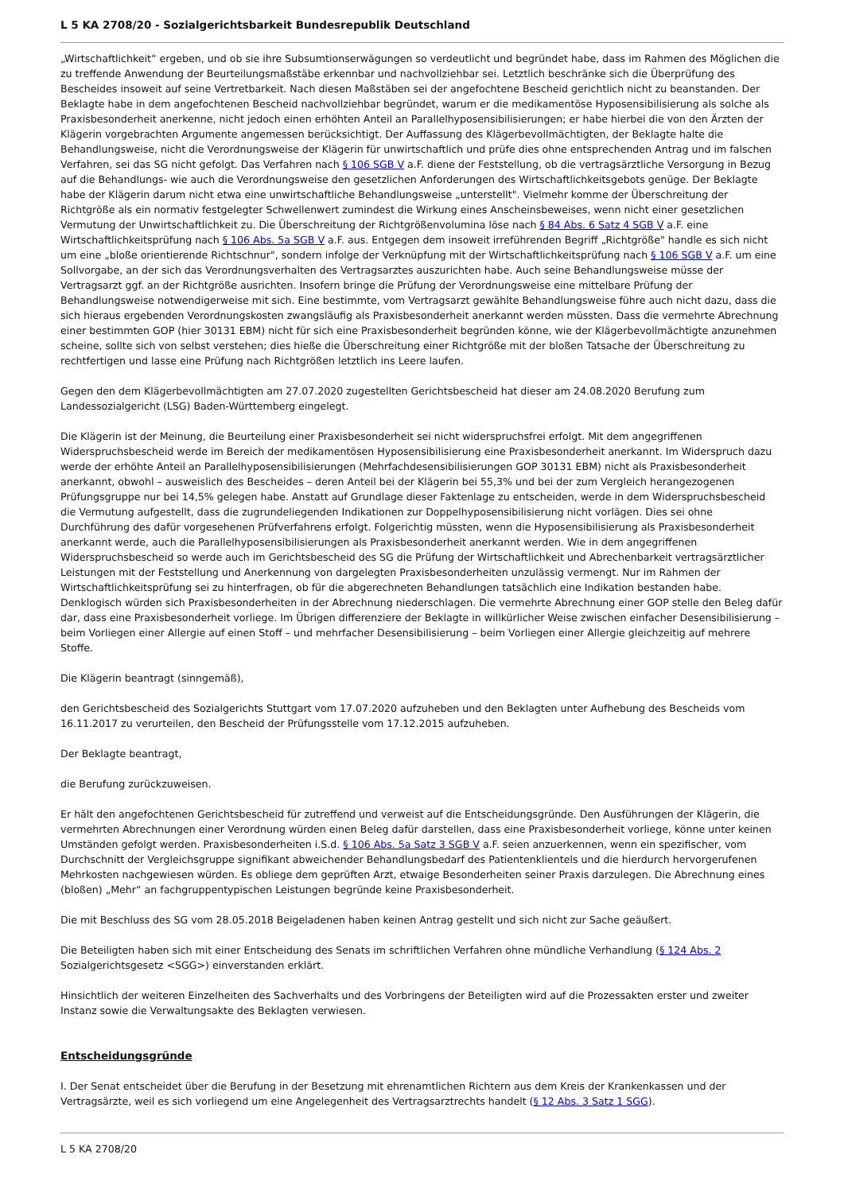L 5 KA 2708/20 - Sozialgerichtsbarkeit Bundesrepublik Deutschland
„Wirtschaftlichkeit“ ergeben, und ob sie ihre Subsumtionserwägungen so verdeutlicht und begründet habe, dass im Rahmen des Möglichen die zu treffende Anwendung der Beurteilungsmaßstäbe erkennbar und nachvollziehbar sei. Letztlich beschränke sich die Überprüfung des Bescheides insoweit auf seine Vertretbarkeit. Nach diesen Maßstäben sei der angefochtene Bescheid gerichtlich nicht zu beanstanden. Der Beklagte habe in dem angefochtenen Bescheid nachvollziehbar begründet, warum er die medikamentöse Hyposensibilisierung als solche als Praxisbesonderheit anerkenne, nicht jedoch einen erhöhten Anteil an Parallelhyposensibilisierungen; er habe hierbei die von den Ärzten der Klägerin vorgebrachten Argumente angemessen berücksichtigt. Der Auffassung des Klägerbevollmächtigten, der Beklagte halte die Behandlungsweise, nicht die Verordnungsweise der Klägerin für unwirtschaftlich und prüfe dies ohne entsprechenden Antrag und im falschen Verfahren, sei das SG nicht gefolgt. Das Verfahren nach § 106 SGB V a.F. diene der Feststellung, ob die vertragsärztliche Versorgung in Bezug auf die Behandlungs- wie auch die Verordnungsweise den gesetzlichen Anforderungen des Wirtschaftlichkeitsgebots genüge. Der Beklagte habe der Klägerin darum nicht etwa eine unwirtschaftliche Behandlungsweise „unterstellt". Vielmehr komme der Überschreitung der Richtgröße als ein normativ festgelegter Schwellenwert zumindest die Wirkung eines Anscheinsbeweises, wenn nicht einer gesetzlichen Vermutung der Unwirtschaftlichkeit zu. Die Überschreitung der Richtgrößenvolumina löse nach § 84 Abs. 6 Satz 4 SGB V a.F. eine Wirtschaftlichkeitsprüfung nach § 106 Abs. 5a SGB V a.F. aus. Entgegen dem insoweit irreführenden Begriff „Richtgröße" handle es sich nicht um eine „bloße orientierende Richtschnur", sondern infolge der Verknüpfung mit der Wirtschaftlichkeitsprüfung nach § 106 SGB V a.F. um eine Sollvorgabe, an der sich das Verordnungsverhalten des Vertragsarztes auszurichten habe. Auch seine Behandlungsweise müsse der Vertragsarzt ggf. an der Richtgröße ausrichten. Insofern bringe die Prüfung der Verordnungsweise eine mittelbare Prüfung der Behandlungsweise notwendigerweise mit sich. Eine bestimmte, vom Vertragsarzt gewählte Behandlungsweise führe auch nicht dazu, dass die sich hieraus ergebenden Verordnungskosten zwangsläufig als Praxisbesonderheit anerkannt werden müssten. Dass die vermehrte Abrechnung einer bestimmten GOP (hier 30131 EBM) nicht für sich eine Praxisbesonderheit begründen könne, wie der Klägerbevollmächtigte anzunehmen scheine, sollte sich von selbst verstehen; dies hieße die Überschreitung einer Richtgröße mit der bloßen Tatsache der Überschreitung zu rechtfertigen und lasse eine Prüfung nach Richtgrößen letztlich ins Leere laufen.
Gegen den dem Klägerbevollmächtigten am 27.07.2020 zugestellten Gerichtsbescheid hat dieser am 24.08.2020 Berufung zum Landessozialgericht (LSG) Baden-Württemberg eingelegt.
Die Klägerin ist der Meinung, die Beurteilung einer Praxisbesonderheit sei nicht widerspruchsfrei erfolgt. Mit dem angegriffenen Widerspruchsbescheid werde im Bereich der medikamentösen Hyposensibilisierung eine Praxisbesonderheit anerkannt. Im Widerspruch dazu werde der erhöhte Anteil an Parallelhyposensibilisierungen (Mehrfachdesensibilisierungen GOP 30131 EBM) nicht als Praxisbesonderheit anerkannt, obwohl – ausweislich des Bescheides – deren Anteil bei der Klägerin bei 55,3% und bei der zum Vergleich herangezogenen Prüfungsgruppe nur bei 14,5% gelegen habe. Anstatt auf Grundlage dieser Faktenlage zu entscheiden, werde in dem Widerspruchsbescheid die Vermutung aufgestellt, dass die zugrundeliegenden Indikationen zur Doppelhyposensibilisierung nicht vorlägen. Dies sei ohne Durchführung des dafür vorgesehenen Prüfverfahrens erfolgt. Folgerichtig müssten, wenn die Hyposensibilisierung als Praxisbesonderheit anerkannt werde, auch die Parallelhyposensibilisierungen als Praxisbesonderheit anerkannt werden. Wie in dem angegriffenen Widerspruchsbescheid so werde auch im Gerichtsbescheid des SG die Prüfung der Wirtschaftlichkeit und Abrechenbarkeit vertragsärztlicher Leistungen mit der Feststellung und Anerkennung von dargelegten Praxisbesonderheiten unzulässig vermengt. Nur im Rahmen der Wirtschaftlichkeitsprüfung sei zu hinterfragen, ob für die abgerechneten Behandlungen tatsächlich eine Indikation bestanden habe. Denklogisch würden sich Praxisbesonderheiten in der Abrechnung niederschlagen. Die vermehrte Abrechnung einer GOP stelle den Beleg dafür dar, dass eine Praxisbesonderheit vorliege. Im Übrigen differenziere der Beklagte in willkürlicher Weise zwischen einfacher Desensibilisierung – beim Vorliegen einer Allergie auf einen Stoff – und mehrfacher Desensibilisierung – beim Vorliegen einer Allergie gleichzeitig auf mehrere Stoffe.
Die Klägerin beantragt (sinngemäß),
den Gerichtsbescheid des Sozialgerichts Stuttgart vom 17.07.2020 aufzuheben und den Beklagten unter Aufhebung des Bescheids vom 16.11.2017 zu verurteilen, den Bescheid der Prüfungsstelle vom 17.12.2015 aufzuheben.
Der Beklagte beantragt,
die Berufung zurückzuweisen.
Er hält den angefochtenen Gerichtsbescheid für zutreffend und verweist auf die Entscheidungsgründe. Den Ausführungen der Klägerin, die vermehrten Abrechnungen einer Verordnung würden einen Beleg dafür darstellen, dass eine Praxisbesonderheit vorliege, könne unter keinen Umständen gefolgt werden. Praxisbesonderheiten i.S.d. § 106 Abs. 5a Satz 3 SGB V a.F. seien anzuerkennen, wenn ein spezifischer, vom Durchschnitt der Vergleichsgruppe signifikant abweichender Behandlungsbedarf des Patientenklientels und die hierdurch hervorgerufenen Mehrkosten nachgewiesen würden. Es obliege dem geprüften Arzt, etwaige Besonderheiten seiner Praxis darzulegen. Die Abrechnung eines (bloßen) „Mehr“ an fachgruppentypischen Leistungen begründe keine Praxisbesonderheit.
Die mit Beschluss des SG vom 28.05.2018 Beigeladenen haben keinen Antrag gestellt und sich nicht zur Sache geäußert.
Die Beteiligten haben sich mit einer Entscheidung des Senats im schriftlichen Verfahren ohne mündliche Verhandlung (§ 124 Abs. 2 Sozialgerichtsgesetz <SGG>) einverstanden erklärt.
Hinsichtlich der weiteren Einzelheiten des Sachverhalts und des Vorbringens der Beteiligten wird auf die Prozessakten erster und zweiter Instanz sowie die Verwaltungsakte des Beklagten verwiesen.
Entscheidungsgründe
I. Der Senat entscheidet über die Berufung in der Besetzung mit ehrenamtlichen Richtern aus dem Kreis der Krankenkassen und der Vertragsärzte, weil es sich vorliegend um eine Angelegenheit des Vertragsarztrechts handelt (§ 12 Abs. 3 Satz 1 SGG).
L 5 KA 2708/20